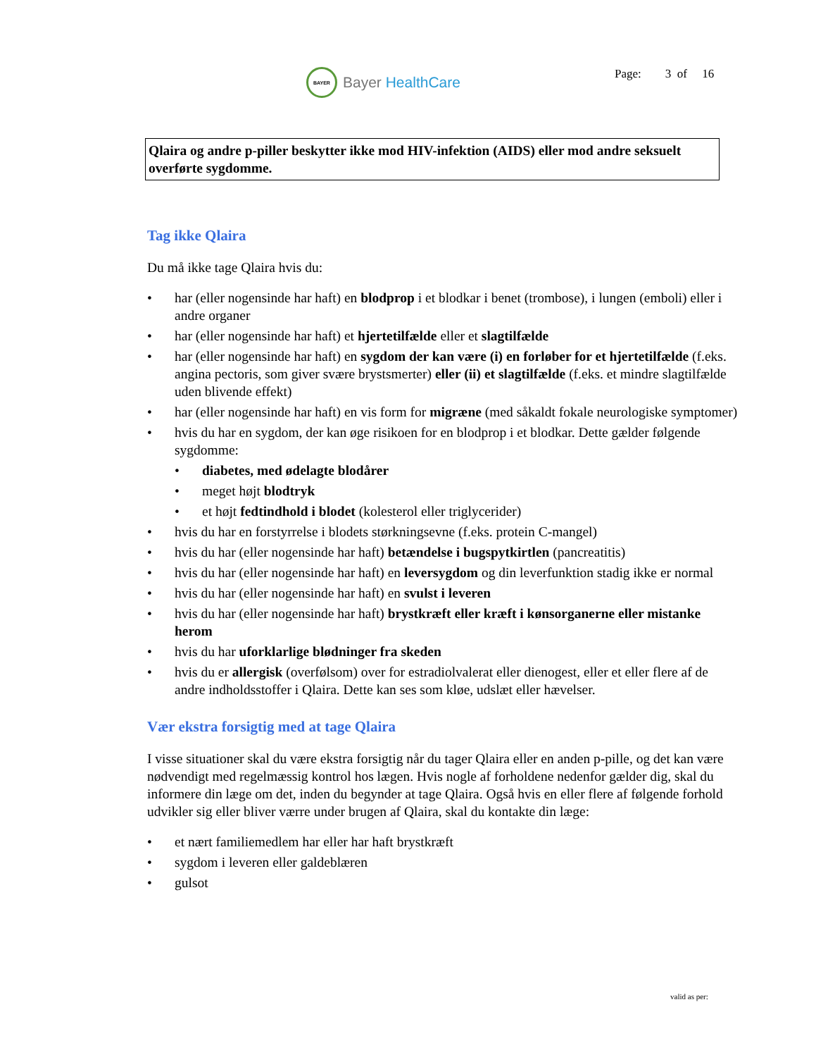BAYER
Bayer HealthCare
Page: 3 of 16
Qlaira og andre p-piller beskytter ikke mod HIV-infektion (AIDS) eller mod andre seksuelt overførte sygdomme.
Tag ikke Qlaira
Du må ikke tage Qlaira hvis du:
• har (eller nogensinde har haft) en blodprop i et blodkar i benet (trombose), i lungen (emboli) eller i andre organer
• har (eller nogensinde har haft) et hjertetilfælde eller et slagtilfælde
• har (eller nogensinde har haft) en sygdom der kan være (i) en forløber for et hjertetilfælde (f.eks. angina pectoris, som giver svære brystsmerter) eller (ii) et slagtilfælde (f.eks. et mindre slagtilfælde uden blivende effekt)
• har (eller nogensinde har haft) en vis form for migræne (med såkaldt fokale neurologiske symptomer)
• hvis du har en sygdom, der kan øge risikoen for en blodprop i et blodkar. Dette gælder følgende sygdomme:
• diabetes, med ødelagte blodårer
• meget højt blodtryk
• et højt fedtindhold i blodet (kolesterol eller triglycerider)
• hvis du har en forstyrrelse i blodets størkningsevne (f.eks. protein C-mangel)
• hvis du har (eller nogensinde har haft) betændelse i bugspytkirtlen (pancreatitis)
• hvis du har (eller nogensinde har haft) en leversygdom og din leverfunktion stadig ikke er normal
• hvis du har (eller nogensinde har haft) en svulst i leveren
• hvis du har (eller nogensinde har haft) brystkræft eller kræft i kønsorganerne eller mistanke herom
• hvis du har uforklarlige blødninger fra skeden
• hvis du er allergisk (overfølsom) over for estradiolvalerat eller dienogest, eller et eller flere af de andre indholdsstoffer i Qlaira. Dette kan ses som kløe, udslæt eller hævelser.
Vær ekstra forsigtig med at tage Qlaira
I visse situationer skal du være ekstra forsigtig når du tager Qlaira eller en anden p-pille, og det kan være nødvendigt med regelmæssig kontrol hos lægen. Hvis nogle af forholdene nedenfor gælder dig, skal du informere din læge om det, inden du begynder at tage Qlaira. Også hvis en eller flere af følgende forhold udvikler sig eller bliver værre under brugen af Qlaira, skal du kontakte din læge:
• et nært familiemedlem har eller har haft brystkræft
• sygdom i leveren eller galdeblæren
• gulsot
valid as per: